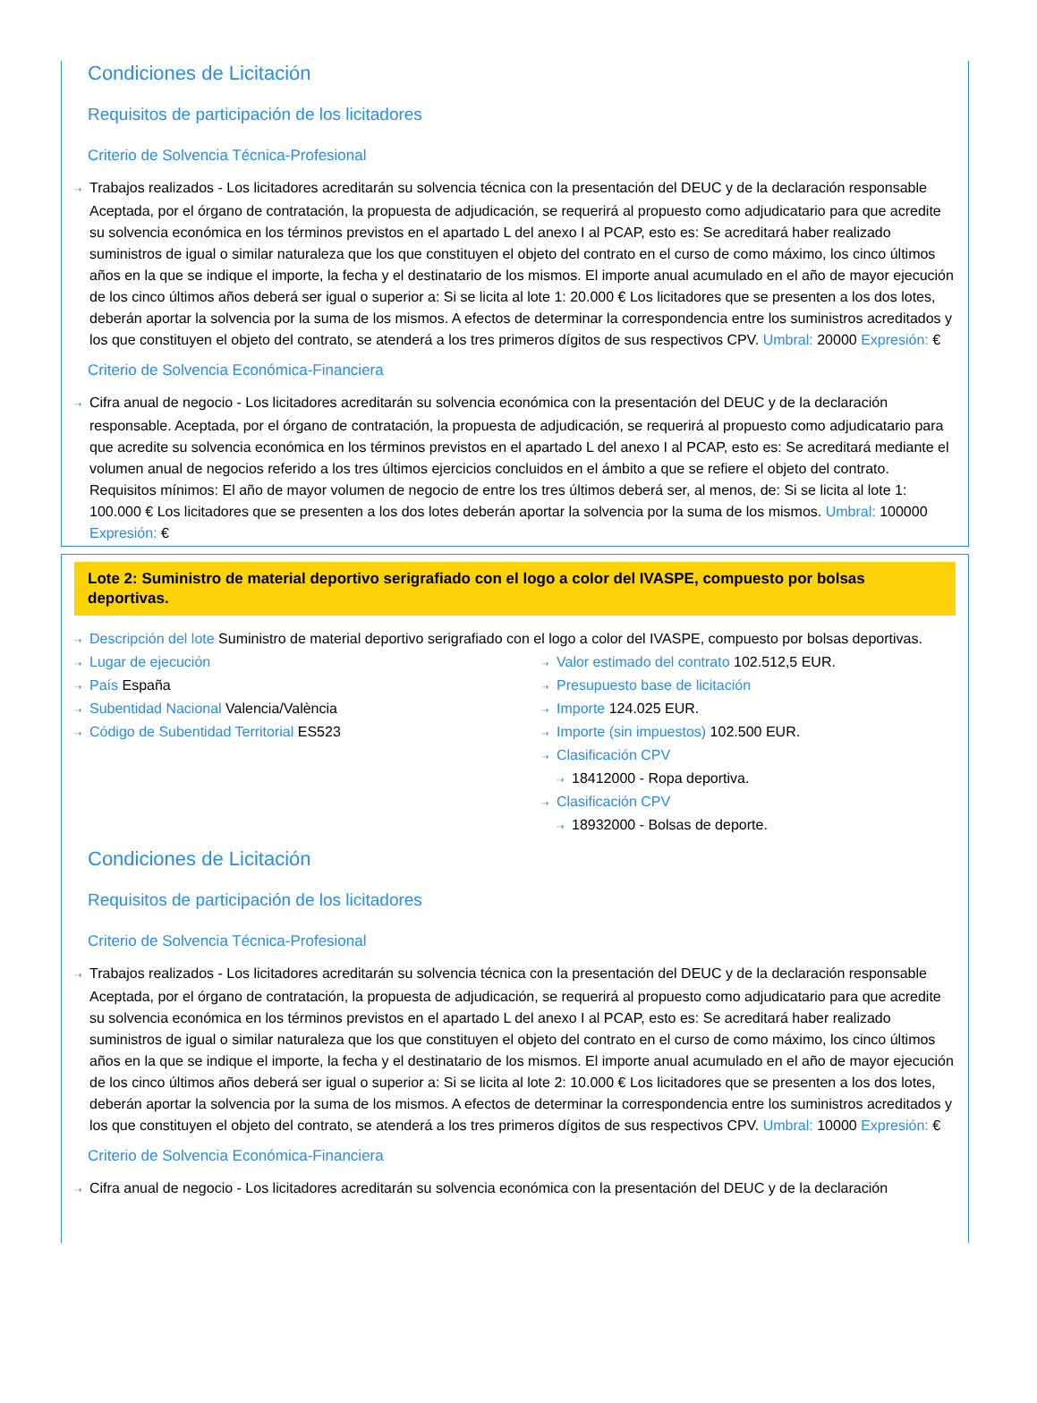Condiciones de Licitación
Requisitos de participación de los licitadores
Criterio de Solvencia Técnica-Profesional
⇢ Trabajos realizados - Los licitadores acreditarán su solvencia técnica con la presentación del DEUC y de la declaración responsable Aceptada, por el órgano de contratación, la propuesta de adjudicación, se requerirá al propuesto como adjudicatario para que acredite su solvencia económica en los términos previstos en el apartado L del anexo I al PCAP, esto es: Se acreditará haber realizado suministros de igual o similar naturaleza que los que constituyen el objeto del contrato en el curso de como máximo, los cinco últimos años en la que se indique el importe, la fecha y el destinatario de los mismos. El importe anual acumulado en el año de mayor ejecución de los cinco últimos años deberá ser igual o superior a: Si se licita al lote 1: 20.000 € Los licitadores que se presenten a los dos lotes, deberán aportar la solvencia por la suma de los mismos. A efectos de determinar la correspondencia entre los suministros acreditados y los que constituyen el objeto del contrato, se atenderá a los tres primeros dígitos de sus respectivos CPV. Umbral: 20000 Expresión: €
Criterio de Solvencia Económica-Financiera
⇢ Cifra anual de negocio - Los licitadores acreditarán su solvencia económica con la presentación del DEUC y de la declaración responsable. Aceptada, por el órgano de contratación, la propuesta de adjudicación, se requerirá al propuesto como adjudicatario para que acredite su solvencia económica en los términos previstos en el apartado L del anexo I al PCAP, esto es: Se acreditará mediante el volumen anual de negocios referido a los tres últimos ejercicios concluidos en el ámbito a que se refiere el objeto del contrato. Requisitos mínimos: El año de mayor volumen de negocio de entre los tres últimos deberá ser, al menos, de: Si se licita al lote 1: 100.000 € Los licitadores que se presenten a los dos lotes deberán aportar la solvencia por la suma de los mismos. Umbral: 100000 Expresión: €
Lote 2: Suministro de material deportivo serigrafiado con el logo a color del IVASPE, compuesto por bolsas deportivas.
⇢ Descripción del lote Suministro de material deportivo serigrafiado con el logo a color del IVASPE, compuesto por bolsas deportivas.
⇢ Lugar de ejecución
⇢ País España
⇢ Subentidad Nacional Valencia/València
⇢ Código de Subentidad Territorial ES523
⇢ Valor estimado del contrato 102.512,5 EUR.
⇢ Presupuesto base de licitación
⇢ Importe 124.025 EUR.
⇢ Importe (sin impuestos) 102.500 EUR.
⇢ Clasificación CPV
⇢ 18412000 - Ropa deportiva.
⇢ Clasificación CPV
⇢ 18932000 - Bolsas de deporte.
Condiciones de Licitación
Requisitos de participación de los licitadores
Criterio de Solvencia Técnica-Profesional
⇢ Trabajos realizados - Los licitadores acreditarán su solvencia técnica con la presentación del DEUC y de la declaración responsable Aceptada, por el órgano de contratación, la propuesta de adjudicación, se requerirá al propuesto como adjudicatario para que acredite su solvencia económica en los términos previstos en el apartado L del anexo I al PCAP, esto es: Se acreditará haber realizado suministros de igual o similar naturaleza que los que constituyen el objeto del contrato en el curso de como máximo, los cinco últimos años en la que se indique el importe, la fecha y el destinatario de los mismos. El importe anual acumulado en el año de mayor ejecución de los cinco últimos años deberá ser igual o superior a: Si se licita al lote 2: 10.000 € Los licitadores que se presenten a los dos lotes, deberán aportar la solvencia por la suma de los mismos. A efectos de determinar la correspondencia entre los suministros acreditados y los que constituyen el objeto del contrato, se atenderá a los tres primeros dígitos de sus respectivos CPV. Umbral: 10000 Expresión: €
Criterio de Solvencia Económica-Financiera
⇢ Cifra anual de negocio - Los licitadores acreditarán su solvencia económica con la presentación del DEUC y de la declaración